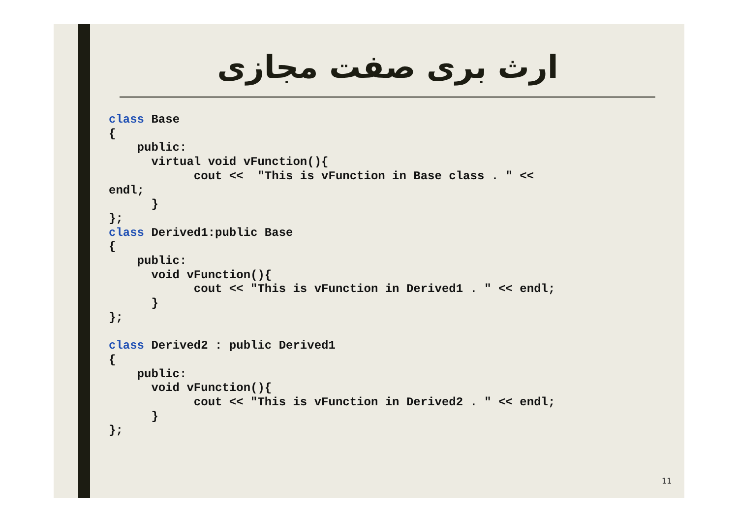ارث بری صفت مجازی
class Base
{
    public:
      virtual void vFunction(){
            cout <<  "This is vFunction in Base class . " <<
endl;
      }
};
class Derived1:public Base
{
    public:
      void vFunction(){
            cout << "This is vFunction in Derived1 . " << endl;
      }
};

class Derived2 : public Derived1
{
    public:
      void vFunction(){
            cout << "This is vFunction in Derived2 . " << endl;
      }
};
11